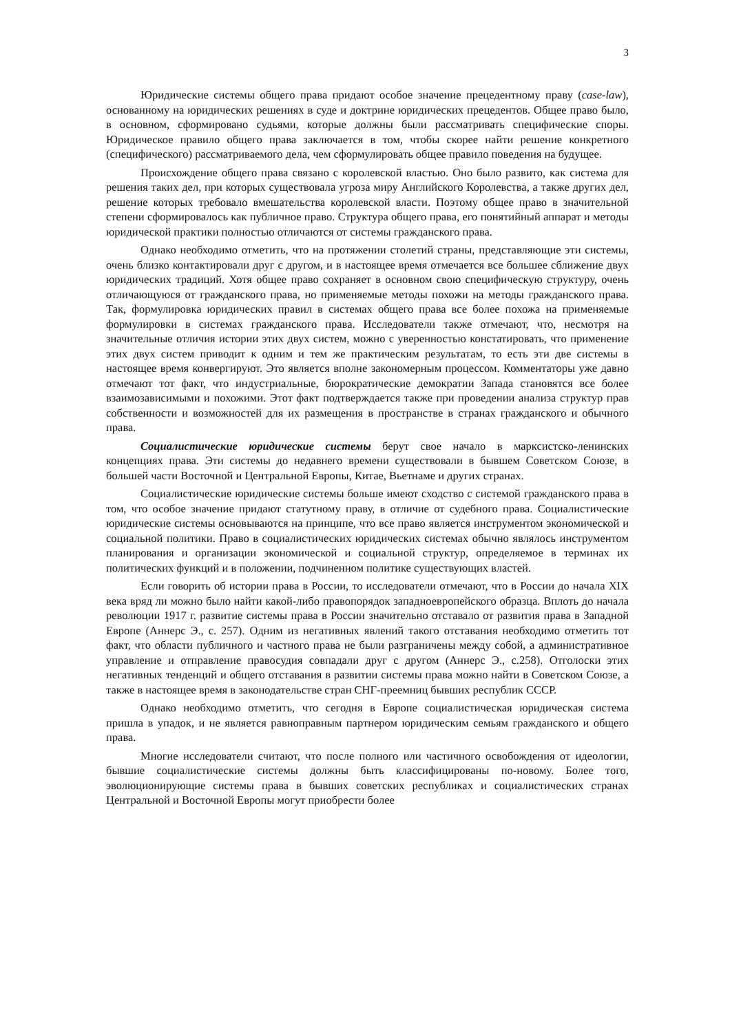3
Юридические системы общего права придают особое значение прецедентному праву (case-law), основанному на юридических решениях в суде и доктрине юридических прецедентов. Общее право было, в основном, сформировано судьями, которые должны были рассматривать специфические споры. Юридическое правило общего права заключается в том, чтобы скорее найти решение конкретного (специфического) рассматриваемого дела, чем сформулировать общее правило поведения на будущее.
Происхождение общего права связано с королевской властью. Оно было развито, как система для решения таких дел, при которых существовала угроза миру Английского Королевства, а также других дел, решение которых требовало вмешательства королевской власти. Поэтому общее право в значительной степени сформировалось как публичное право. Структура общего права, его понятийный аппарат и методы юридической практики полностью отличаются от системы гражданского права.
Однако необходимо отметить, что на протяжении столетий страны, представляющие эти системы, очень близко контактировали друг с другом, и в настоящее время отмечается все большее сближение двух юридических традиций. Хотя общее право сохраняет в основном свою специфическую структуру, очень отличающуюся от гражданского права, но применяемые методы похожи на методы гражданского права. Так, формулировка юридических правил в системах общего права все более похожа на применяемые формулировки в системах гражданского права. Исследователи также отмечают, что, несмотря на значительные отличия истории этих двух систем, можно с уверенностью констатировать, что применение этих двух систем приводит к одним и тем же практическим результатам, то есть эти две системы в настоящее время конвергируют. Это является вполне закономерным процессом. Комментаторы уже давно отмечают тот факт, что индустриальные, бюрократические демократии Запада становятся все более взаимозависимыми и похожими. Этот факт подтверждается также при проведении анализа структур прав собственности и возможностей для их размещения в пространстве в странах гражданского и обычного права.
Социалистические юридические системы берут свое начало в марксистско-ленинских концепциях права. Эти системы до недавнего времени существовали в бывшем Советском Союзе, в большей части Восточной и Центральной Европы, Китае, Вьетнаме и других странах.
Социалистические юридические системы больше имеют сходство с системой гражданского права в том, что особое значение придают статутному праву, в отличие от судебного права. Социалистические юридические системы основываются на принципе, что все право является инструментом экономической и социальной политики. Право в социалистических юридических системах обычно являлось инструментом планирования и организации экономической и социальной структур, определяемое в терминах их политических функций и в положении, подчиненном политике существующих властей.
Если говорить об истории права в России, то исследователи отмечают, что в России до начала XIX века вряд ли можно было найти какой-либо правопорядок западноевропейского образца. Вплоть до начала революции 1917 г. развитие системы права в России значительно отставало от развития права в Западной Европе (Аннерс Э., с. 257). Одним из негативных явлений такого отставания необходимо отметить тот факт, что области публичного и частного права не были разграничены между собой, а административное управление и отправление правосудия совпадали друг с другом (Аннерс Э., с.258). Отголоски этих негативных тенденций и общего отставания в развитии системы права можно найти в Советском Союзе, а также в настоящее время в законодательстве стран СНГ-преемниц бывших республик СССР.
Однако необходимо отметить, что сегодня в Европе социалистическая юридическая система пришла в упадок, и не является равноправным партнером юридическим семьям гражданского и общего права.
Многие исследователи считают, что после полного или частичного освобождения от идеологии, бывшие социалистические системы должны быть классифицированы по-новому. Более того, эволюционирующие системы права в бывших советских республиках и социалистических странах Центральной и Восточной Европы могут приобрести более